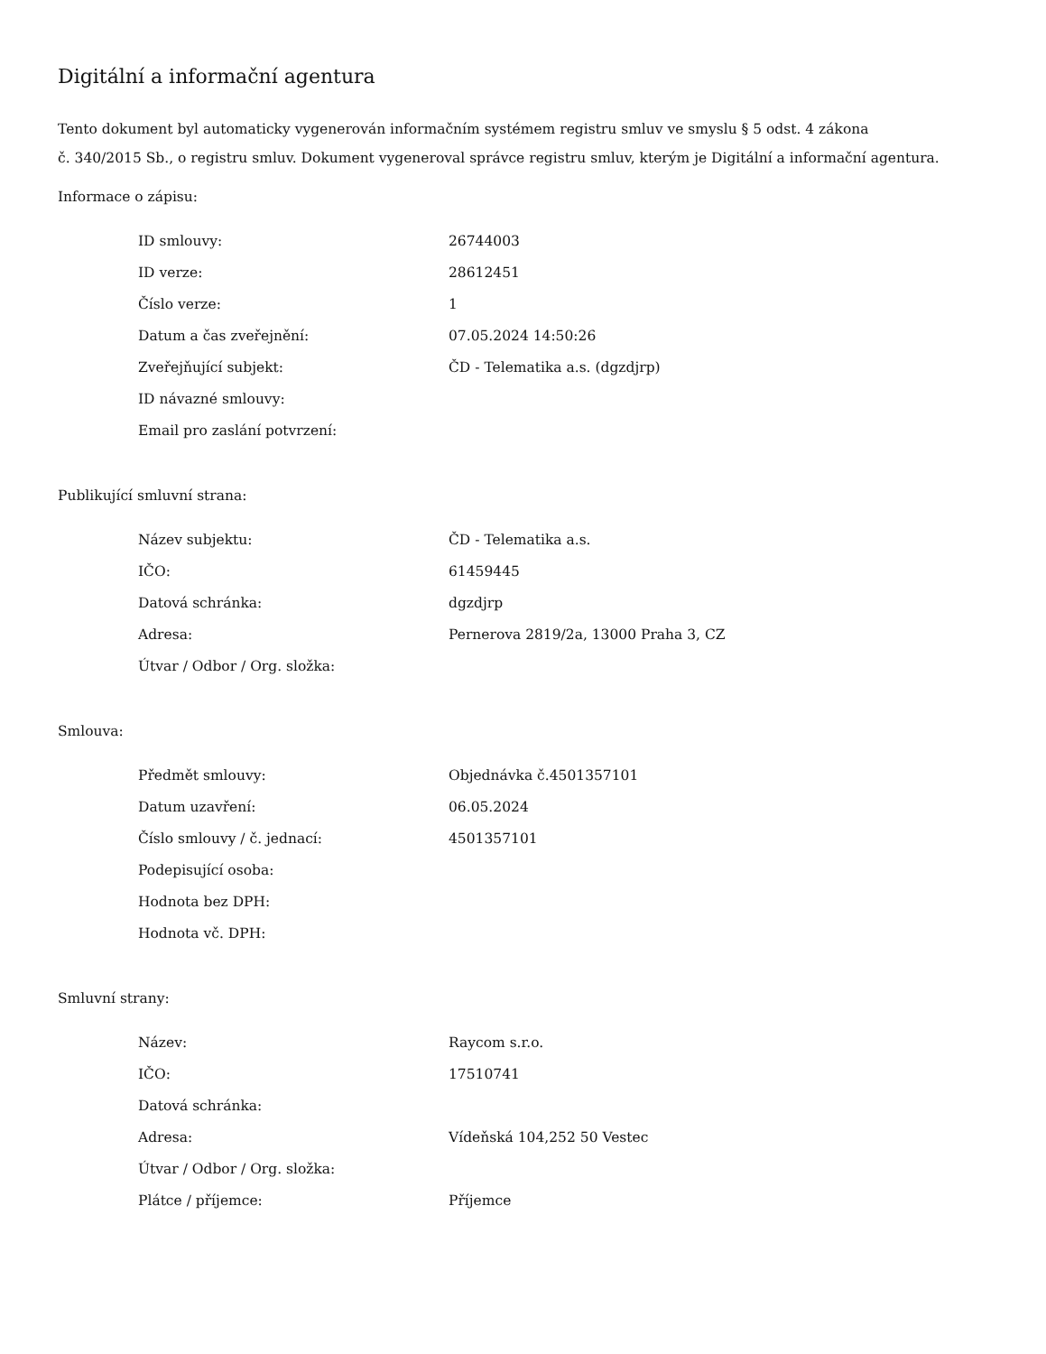Digitální a informační agentura
Tento dokument byl automaticky vygenerován informačním systémem registru smluv ve smyslu § 5 odst. 4 zákona
č. 340/2015 Sb., o registru smluv. Dokument vygeneroval správce registru smluv, kterým je Digitální a informační agentura.
Informace o zápisu:
| ID smlouvy: | 26744003 |
| ID verze: | 28612451 |
| Číslo verze: | 1 |
| Datum a čas zveřejnění: | 07.05.2024 14:50:26 |
| Zveřejňující subjekt: | ČD - Telematika a.s. (dgzdjrp) |
| ID návazné smlouvy: | |
| Email pro zaslání potvrzení: | |
Publikující smluvní strana:
| Název subjektu: | ČD - Telematika a.s. |
| IČO: | 61459445 |
| Datová schránka: | dgzdjrp |
| Adresa: | Pernerova 2819/2a, 13000 Praha 3, CZ |
| Útvar / Odbor / Org. složka: | |
Smlouva:
| Předmět smlouvy: | Objednávka č.4501357101 |
| Datum uzavření: | 06.05.2024 |
| Číslo smlouvy / č. jednací: | 4501357101 |
| Podepisující osoba: | |
| Hodnota bez DPH: | |
| Hodnota vč. DPH: | |
Smluvní strany:
| Název: | Raycom s.r.o. |
| IČO: | 17510741 |
| Datová schránka: | |
| Adresa: | Vídeňská 104,252 50 Vestec |
| Útvar / Odbor / Org. složka: | |
| Plátce / příjemce: | Příjemce |